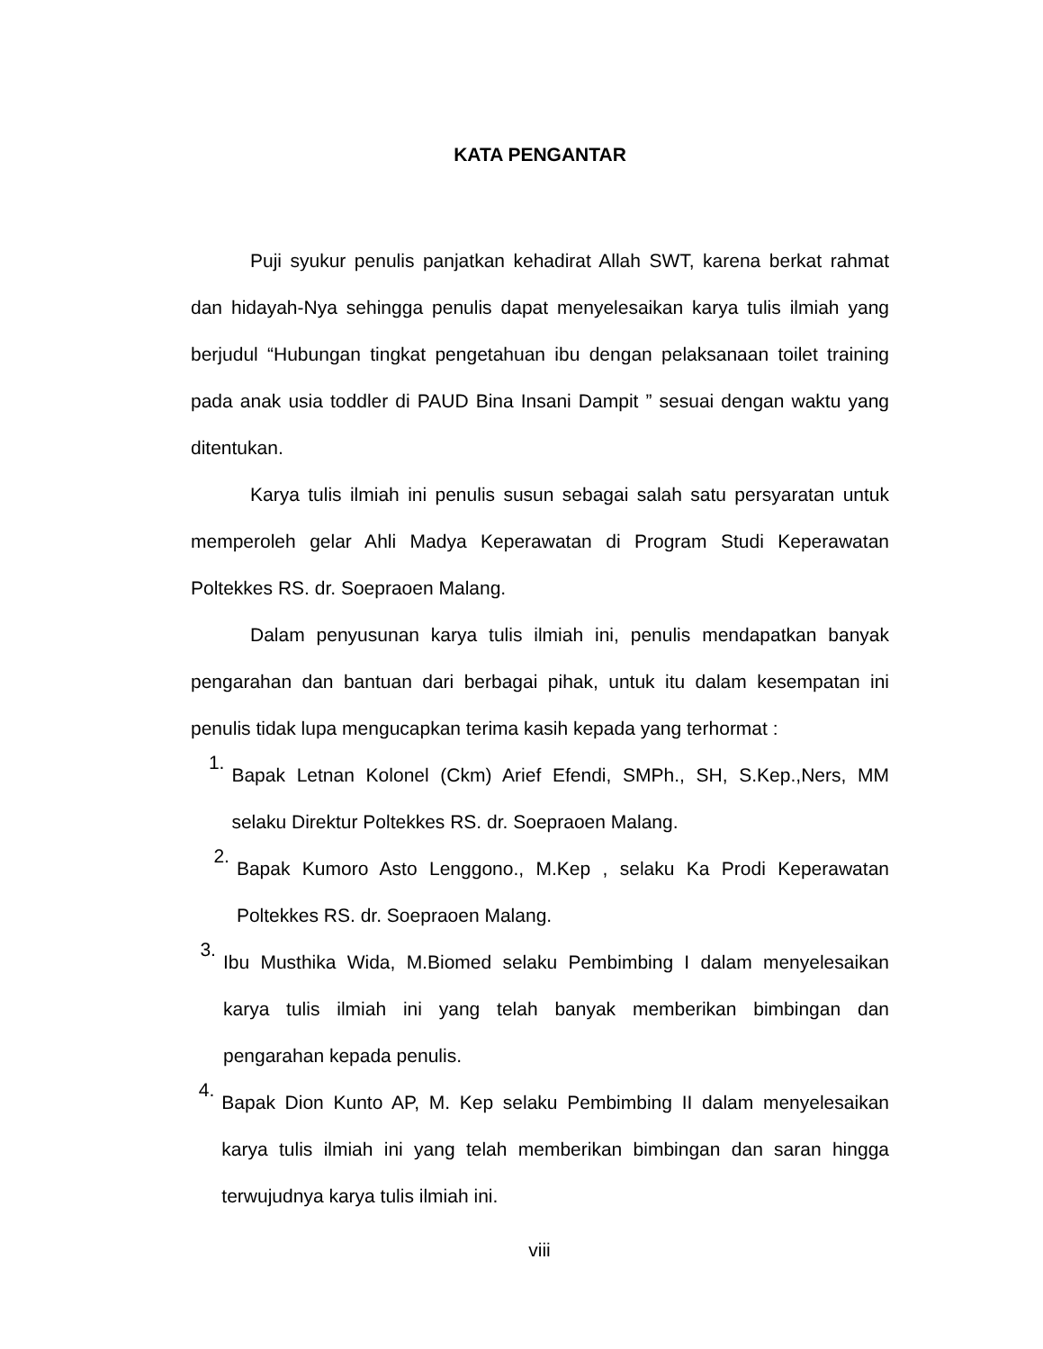KATA PENGANTAR
Puji syukur penulis panjatkan kehadirat Allah SWT, karena berkat rahmat dan hidayah-Nya sehingga penulis dapat menyelesaikan karya tulis ilmiah yang berjudul “Hubungan tingkat pengetahuan ibu dengan pelaksanaan toilet training pada anak usia toddler di PAUD Bina Insani Dampit ” sesuai dengan waktu yang ditentukan.
Karya tulis ilmiah ini penulis susun sebagai salah satu persyaratan untuk memperoleh gelar Ahli Madya Keperawatan di Program Studi Keperawatan Poltekkes RS. dr. Soepraoen Malang.
Dalam penyusunan karya tulis ilmiah ini, penulis mendapatkan banyak pengarahan dan bantuan dari berbagai pihak, untuk itu dalam kesempatan ini penulis tidak lupa mengucapkan terima kasih kepada yang terhormat :
1. Bapak Letnan Kolonel (Ckm) Arief Efendi, SMPh., SH, S.Kep.,Ners, MM selaku Direktur Poltekkes RS. dr. Soepraoen Malang.
2. Bapak Kumoro Asto Lenggono., M.Kep , selaku Ka Prodi Keperawatan Poltekkes RS. dr. Soepraoen Malang.
3. Ibu Musthika Wida, M.Biomed selaku Pembimbing I dalam menyelesaikan karya tulis ilmiah ini yang telah banyak memberikan bimbingan dan pengarahan kepada penulis.
4. Bapak Dion Kunto AP, M. Kep selaku Pembimbing II dalam menyelesaikan karya tulis ilmiah ini yang telah memberikan bimbingan dan saran hingga terwujudnya karya tulis ilmiah ini.
viii